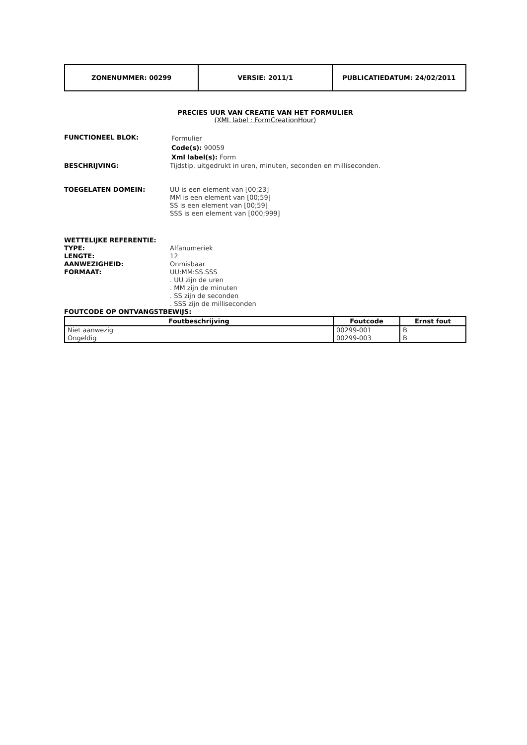| ZONENUMMER: 00299 | VERSIE: 2011/1 | PUBLICATIEDATUM: 24/02/2011 |
PRECIES UUR VAN CREATIE VAN HET FORMULIER
(XML label : FormCreationHour)
FUNCTIONEEL BLOK:
Formulier
Code(s): 90059
Xml label(s): Form
BESCHRIJVING: Tijdstip, uitgedrukt in uren, minuten, seconden en milliseconden.
TOEGELATEN DOMEIN: UU is een element van [00;23]
MM is een element van [00;59]
SS is een element van [00;59]
SSS is een element van [000;999]
WETTELIJKE REFERENTIE:
TYPE: Alfanumeriek
LENGTE: 12
AANWEZIGHEID: Onmisbaar
FORMAAT: UU:MM:SS.SSS
. UU zijn de uren
. MM zijn de minuten
. SS zijn de seconden
. SSS zijn de milliseconden
FOUTCODE OP ONTVANGSTBEWIJS:
| Foutbeschrijving | Foutcode | Ernst fout |
| --- | --- | --- |
| Niet aanwezig | 00299-001 | B |
| Ongeldig | 00299-003 | B |